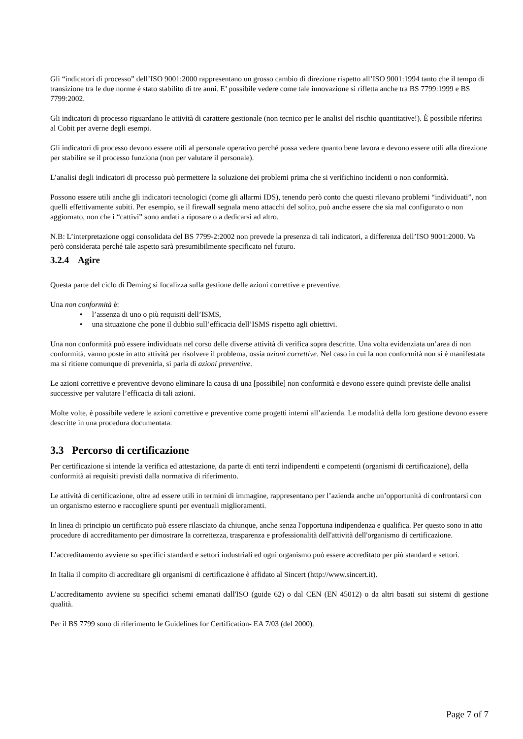Gli “indicatori di processo” dell’ISO 9001:2000 rappresentano un grosso cambio di direzione rispetto all’ISO 9001:1994 tanto che il tempo di transizione tra le due norme è stato stabilito di tre anni. E’ possibile vedere come tale innovazione si rifletta anche tra BS 7799:1999 e BS 7799:2002.
Gli indicatori di processo riguardano le attività di carattere gestionale (non tecnico per le analisi del rischio quantitative!). È possibile riferirsi al Cobit per averne degli esempi.
Gli indicatori di processo devono essere utili al personale operativo perché possa vedere quanto bene lavora e devono essere utili alla direzione per stabilire se il processo funziona (non per valutare il personale).
L’analisi degli indicatori di processo può permettere la soluzione dei problemi prima che si verifichino incidenti o non conformità.
Possono essere utili anche gli indicatori tecnologici (come gli allarmi IDS), tenendo però conto che questi rilevano problemi “individuati”, non quelli effettivamente subiti. Per esempio, se il firewall segnala meno attacchi del solito, può anche essere che sia mal configurato o non aggiornato, non che i “cattivi” sono andati a riposare o a dedicarsi ad altro.
N.B: L’interpretazione oggi consolidata del BS 7799-2:2002 non prevede la presenza di tali indicatori, a differenza dell’ISO 9001:2000. Va però considerata perché tale aspetto sarà presumibilmente specificato nel futuro.
3.2.4 Agire
Questa parte del ciclo di Deming si focalizza sulla gestione delle azioni correttive e preventive.
Una non conformità è:
• l’assenza di uno o più requisiti dell’ISMS,
• una situazione che pone il dubbio sull’efficacia dell’ISMS rispetto agli obiettivi.
Una non conformità può essere individuata nel corso delle diverse attività di verifica sopra descritte. Una volta evidenziata un’area di non conformità, vanno poste in atto attività per risolvere il problema, ossia azioni correttive. Nel caso in cui la non conformità non si è manifestata ma si ritiene comunque di prevenirla, si parla di azioni preventive.
Le azioni correttive e preventive devono eliminare la causa di una [possibile] non conformità e devono essere quindi previste delle analisi successive per valutare l’efficacia di tali azioni.
Molte volte, è possibile vedere le azioni correttive e preventive come progetti interni all’azienda. Le modalità della loro gestione devono essere descritte in una procedura documentata.
3.3 Percorso di certificazione
Per certificazione si intende la verifica ed attestazione, da parte di enti terzi indipendenti e competenti (organismi di certificazione), della conformità ai requisiti previsti dalla normativa di riferimento.
Le attività di certificazione, oltre ad essere utili in termini di immagine, rappresentano per l’azienda anche un’opportunità di confrontarsi con un organismo esterno e raccogliere spunti per eventuali miglioramenti.
In linea di principio un certificato può essere rilasciato da chiunque, anche senza l'opportuna indipendenza e qualifica. Per questo sono in atto procedure di accreditamento per dimostrare la correttezza, trasparenza e professionalità dell'attività dell'organismo di certificazione.
L’accreditamento avviene su specifici standard e settori industriali ed ogni organismo può essere accreditato per più standard e settori.
In Italia il compito di accreditare gli organismi di certificazione è affidato al Sincert (http://www.sincert.it).
L’accreditamento avviene su specifici schemi emanati dall'ISO (guide 62) o dal CEN (EN 45012) o da altri basati sui sistemi di gestione qualità.
Per il BS 7799 sono di riferimento le Guidelines for Certification- EA 7/03 (del 2000).
Page 7 of 7